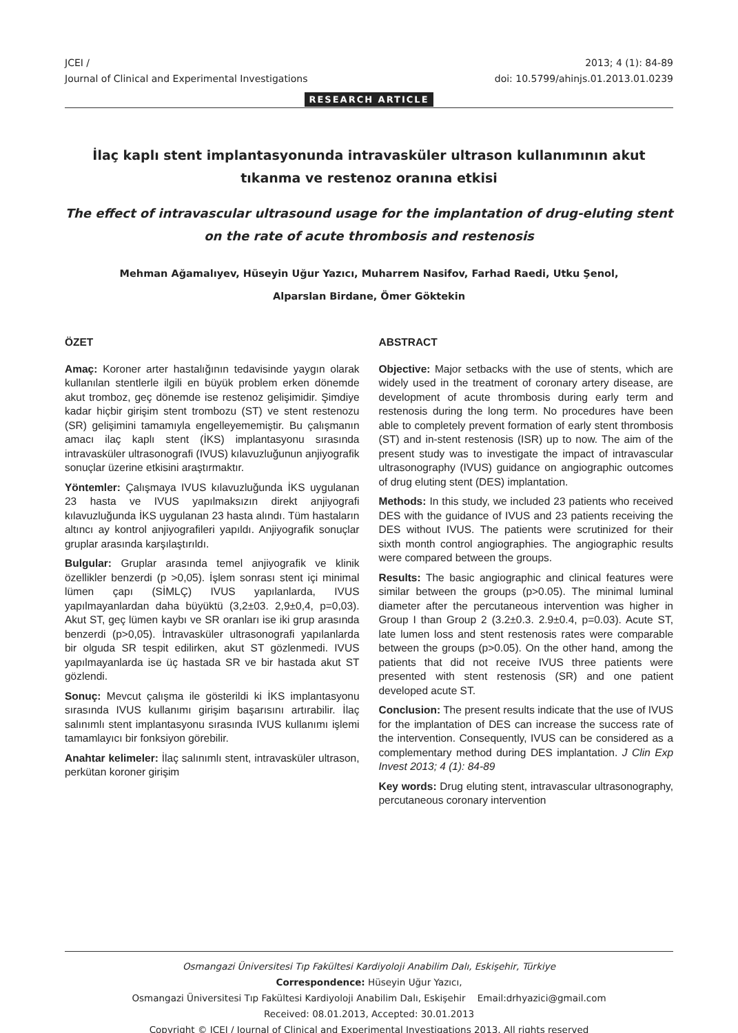JCEI /
Journal of Clinical and Experimental Investigations
2013; 4 (1): 84-89
doi: 10.5799/ahinjs.01.2013.01.0239
RESEARCH ARTICLE
İlaç kaplı stent implantasyonunda intravasküler ultrason kullanımının akut tıkanma ve restenoz oranına etkisi
The effect of intravascular ultrasound usage for the implantation of drug-eluting stent on the rate of acute thrombosis and restenosis
Mehman Ağamalıyev, Hüseyin Uğur Yazıcı, Muharrem Nasifov, Farhad Raedi, Utku Şenol,
Alparslan Birdane, Ömer Göktekin
ÖZET
Amaç: Koroner arter hastalığının tedavisinde yaygın olarak kullanılan stentlerle ilgili en büyük problem erken dönemde akut tromboz, geç dönemde ise restenoz gelişimidir. Şimdiye kadar hiçbir girişim stent trombozu (ST) ve stent restenozu (SR) gelişimini tamamıyla engelleyememiştir. Bu çalışmanın amacı ilaç kaplı stent (İKS) implantasyonu sırasında intravasküler ultrasonografi (IVUS) kılavuzluğunun anjiyografik sonuçlar üzerine etkisini araştırmaktır.
Yöntemler: Çalışmaya IVUS kılavuzluğunda İKS uygulanan 23 hasta ve IVUS yapılmaksızın direkt anjiyografi kılavuzluğunda İKS uygulanan 23 hasta alındı. Tüm hastaların altıncı ay kontrol anjiyografileri yapıldı. Anjiyografik sonuçlar gruplar arasında karşılaştırıldı.
Bulgular: Gruplar arasında temel anjiyografik ve klinik özellikler benzerdi (p >0,05). İşlem sonrası stent içi minimal lümen çapı (SİMLÇ) IVUS yapılanlarda, IVUS yapılmayanlardan daha büyüktü (3,2±03. 2,9±0,4, p=0,03). Akut ST, geç lümen kaybı ve SR oranları ise iki grup arasında benzerdi (p>0,05). İntravasküler ultrasonografi yapılanlarda bir olguda SR tespit edilirken, akut ST gözlenmedi. IVUS yapılmayanlarda ise üç hastada SR ve bir hastada akut ST gözlendi.
Sonuç: Mevcut çalışma ile gösterildi ki İKS implantasyonu sırasında IVUS kullanımı girişim başarısını artırabilir. İlaç salınımlı stent implantasyonu sırasında IVUS kullanımı işlemi tamamlayıcı bir fonksiyon görebilir.
Anahtar kelimeler: İlaç salınımlı stent, intravasküler ultrason, perkütan koroner girişim
ABSTRACT
Objective: Major setbacks with the use of stents, which are widely used in the treatment of coronary artery disease, are development of acute thrombosis during early term and restenosis during the long term. No procedures have been able to completely prevent formation of early stent thrombosis (ST) and in-stent restenosis (ISR) up to now. The aim of the present study was to investigate the impact of intravascular ultrasonography (IVUS) guidance on angiographic outcomes of drug eluting stent (DES) implantation.
Methods: In this study, we included 23 patients who received DES with the guidance of IVUS and 23 patients receiving the DES without IVUS. The patients were scrutinized for their sixth month control angiographies. The angiographic results were compared between the groups.
Results: The basic angiographic and clinical features were similar between the groups (p>0.05). The minimal luminal diameter after the percutaneous intervention was higher in Group I than Group 2 (3.2±0.3. 2.9±0.4, p=0.03). Acute ST, late lumen loss and stent restenosis rates were comparable between the groups (p>0.05). On the other hand, among the patients that did not receive IVUS three patients were presented with stent restenosis (SR) and one patient developed acute ST.
Conclusion: The present results indicate that the use of IVUS for the implantation of DES can increase the success rate of the intervention. Consequently, IVUS can be considered as a complementary method during DES implantation. J Clin Exp Invest 2013; 4 (1): 84-89
Key words: Drug eluting stent, intravascular ultrasonography, percutaneous coronary intervention
Osmangazi Üniversitesi Tıp Fakültesi Kardiyoloji Anabilim Dalı, Eskişehir, Türkiye
Correspondence: Hüseyin Uğur Yazıcı,
Osmangazi Üniversitesi Tıp Fakültesi Kardiyoloji Anabilim Dalı, Eskişehir Email:drhyazici@gmail.com
Received: 08.01.2013, Accepted: 30.01.2013
Copyright © JCEI / Journal of Clinical and Experimental Investigations 2013, All rights reserved